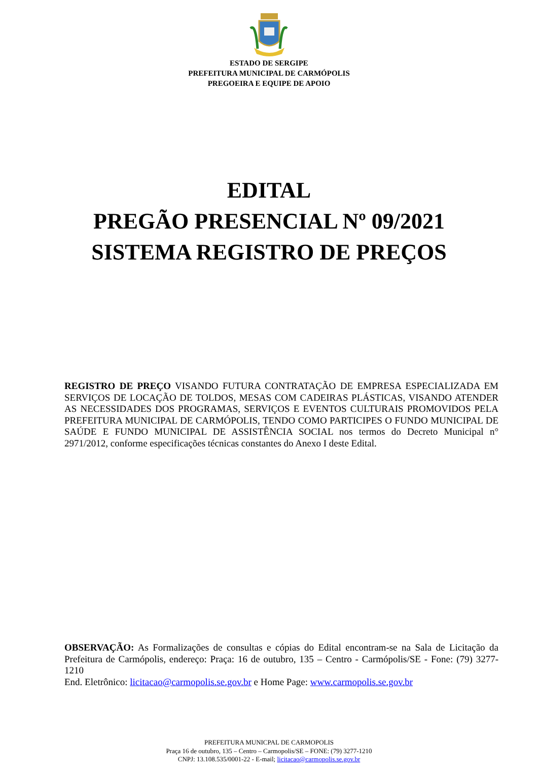ESTADO DE SERGIPE
PREFEITURA MUNICIPAL DE CARMÓPOLIS
PREGOEIRA E EQUIPE DE APOIO
EDITAL
PREGÃO PRESENCIAL Nº 09/2021
SISTEMA REGISTRO DE PREÇOS
REGISTRO DE PREÇO VISANDO FUTURA CONTRATAÇÃO DE EMPRESA ESPECIALIZADA EM SERVIÇOS DE LOCAÇÃO DE TOLDOS, MESAS COM CADEIRAS PLÁSTICAS, VISANDO ATENDER AS NECESSIDADES DOS PROGRAMAS, SERVIÇOS E EVENTOS CULTURAIS PROMOVIDOS PELA PREFEITURA MUNICIPAL DE CARMÓPOLIS, TENDO COMO PARTICIPES O FUNDO MUNICIPAL DE SAÚDE E FUNDO MUNICIPAL DE ASSISTÊNCIA SOCIAL nos termos do Decreto Municipal n° 2971/2012, conforme especificações técnicas constantes do Anexo I deste Edital.
OBSERVAÇÃO: As Formalizações de consultas e cópias do Edital encontram-se na Sala de Licitação da Prefeitura de Carmópolis, endereço: Praça: 16 de outubro, 135 – Centro - Carmópolis/SE - Fone: (79) 3277-1210
End. Eletrônico: licitacao@carmopolis.se.gov.br e Home Page: www.carmopolis.se.gov.br
PREFEITURA MUNICPAL DE CARMOPOLIS
Praça 16 de outubro, 135 – Centro – Carmopolis/SE – FONE: (79) 3277-1210
CNPJ: 13.108.535/0001-22 - E-mail; licitacao@carmopolis.se.gov.br